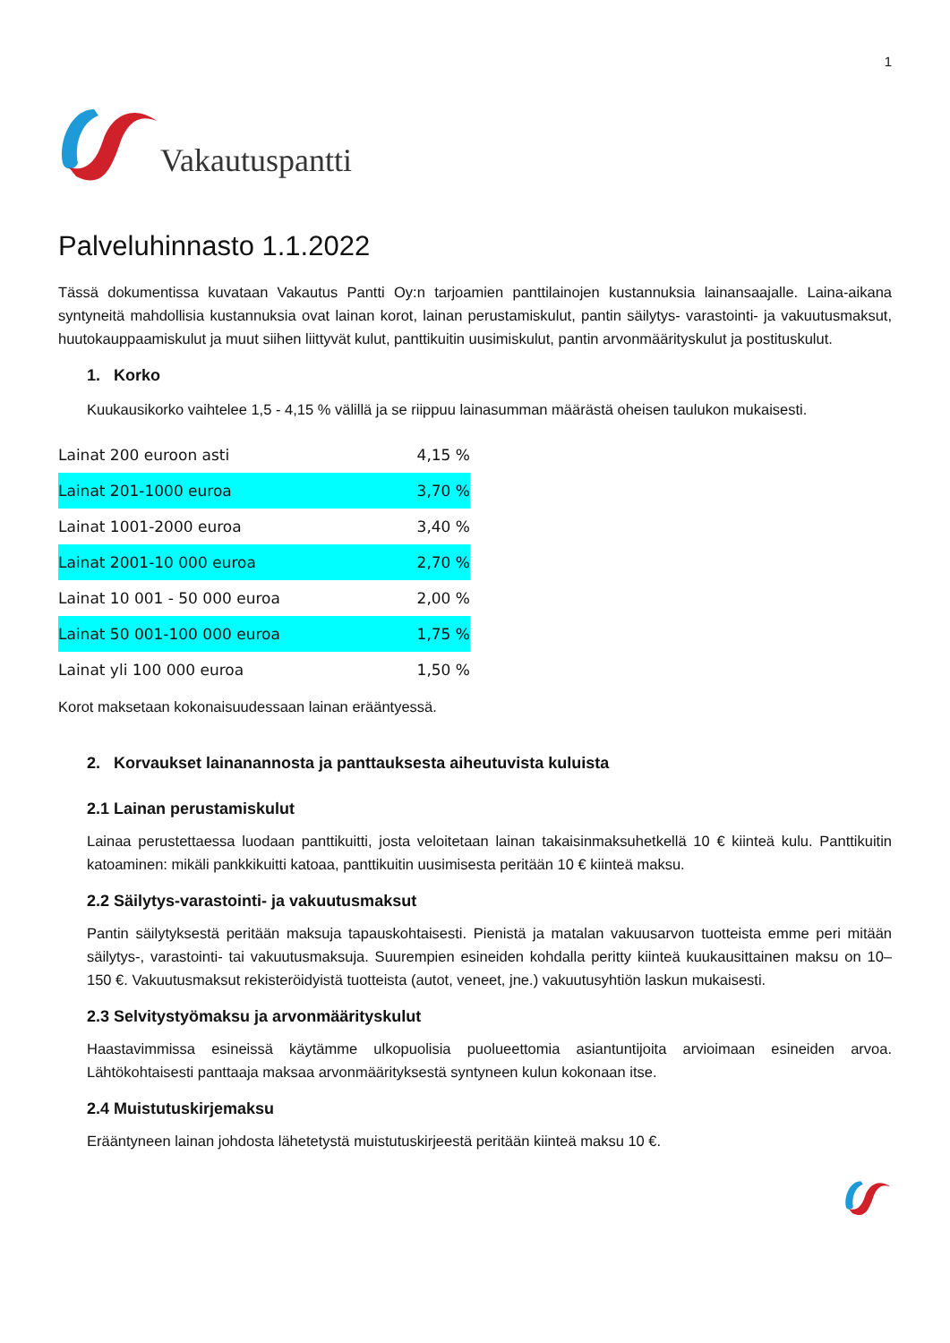1
Vakautuspantti
Palveluhinnasto 1.1.2022
Tässä dokumentissa kuvataan Vakautus Pantti Oy:n tarjoamien panttilainojen kustannuksia lainansaajalle. Laina-aikana syntyneitä mahdollisia kustannuksia ovat lainan korot, lainan perustamiskulut, pantin säilytys- varastointi- ja vakuutusmaksut, huutokauppaamiskulut ja muut siihen liittyvät kulut, panttikuitin uusimiskulut, pantin arvonmäärityskulut ja postituskulut.
1. Korko
Kuukausikorko vaihtelee 1,5 - 4,15 % välillä ja se riippuu lainasumman määrästä oheisen taulukon mukaisesti.
| Lainat 200 euroon asti | 4,15 % |
| Lainat 201-1000 euroa | 3,70 % |
| Lainat 1001-2000 euroa | 3,40 % |
| Lainat 2001-10 000 euroa | 2,70 % |
| Lainat 10 001 - 50 000 euroa | 2,00 % |
| Lainat 50 001-100 000 euroa | 1,75 % |
| Lainat yli 100 000 euroa | 1,50 % |
Korot maksetaan kokonaisuudessaan lainan erääntyessä.
2. Korvaukset lainanannosta ja panttauksesta aiheutuvista kuluista
2.1 Lainan perustamiskulut
Lainaa perustettaessa luodaan panttikuitti, josta veloitetaan lainan takaisinmaksuhetkellä 10 € kiinteä kulu. Panttikuitin katoaminen: mikäli pankkikuitti katoaa, panttikuitin uusimisesta peritään 10 € kiinteä maksu.
2.2 Säilytys-varastointi- ja vakuutusmaksut
Pantin säilytyksestä peritään maksuja tapauskohtaisesti. Pienistä ja matalan vakuusarvon tuotteista emme peri mitään säilytys-, varastointi- tai vakuutusmaksuja. Suurempien esineiden kohdalla peritty kiinteä kuukausittainen maksu on 10–150 €. Vakuutusmaksut rekisteröidyistä tuotteista (autot, veneet, jne.) vakuutusyhtiön laskun mukaisesti.
2.3 Selvitystyömaksu ja arvonmäärityskulut
Haastavimmissa esineissä käytämme ulkopuolisia puolueettomia asiantuntijoita arvioimaan esineiden arvoa. Lähtökohtaisesti panttaaja maksaa arvonmäärityksestä syntyneen kulun kokonaan itse.
2.4 Muistutuskirjemaksu
Erääntyneen lainan johdosta lähetetystä muistutuskirjeestä peritään kiinteä maksu 10 €.